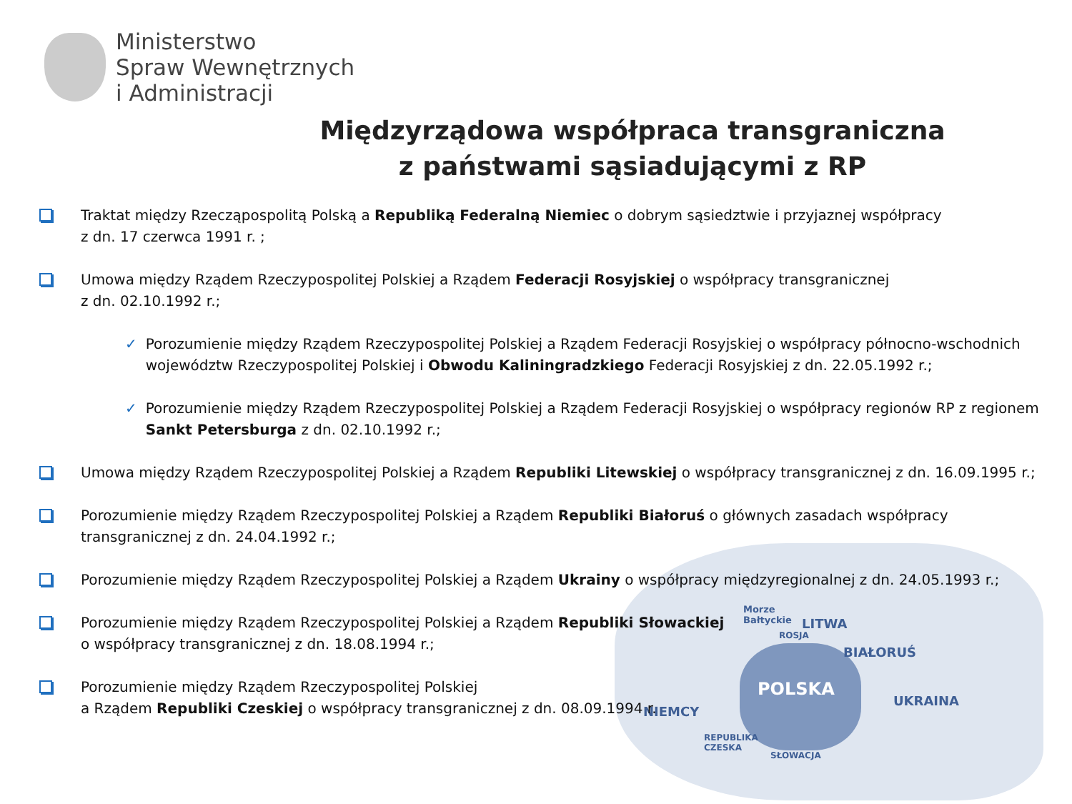Morze
Bałtyckie
ROSJA
LITWA
BIAŁORUŚ
POLSKA
NIEMCY
UKRAINA
REPUBLIKA
CZESKA
SŁOWACJA
Ministerstwo
Spraw Wewnętrznych
i Administracji
Międzyrządowa współpraca transgraniczna
z państwami sąsiadującymi z RP
Traktat między Rzecząpospolitą Polską a Republiką Federalną Niemiec o dobrym sąsiedztwie i przyjaznej współpracy
z dn. 17 czerwca 1991 r. ;
Umowa między Rządem Rzeczypospolitej Polskiej a Rządem Federacji Rosyjskiej o współpracy transgranicznej
z dn. 02.10.1992 r.;
✓ Porozumienie między Rządem Rzeczypospolitej Polskiej a Rządem Federacji Rosyjskiej o współpracy północno-wschodnich województw Rzeczypospolitej Polskiej i Obwodu Kaliningradzkiego Federacji Rosyjskiej z dn. 22.05.1992 r.;
✓ Porozumienie między Rządem Rzeczypospolitej Polskiej a Rządem Federacji Rosyjskiej o współpracy regionów RP z regionem Sankt Petersburga z dn. 02.10.1992 r.;
Umowa między Rządem Rzeczypospolitej Polskiej a Rządem Republiki Litewskiej o współpracy transgranicznej z dn. 16.09.1995 r.;
Porozumienie między Rządem Rzeczypospolitej Polskiej a Rządem Republiki Białoruś o głównych zasadach współpracy
transgranicznej z dn. 24.04.1992 r.;
Porozumienie między Rządem Rzeczypospolitej Polskiej a Rządem Ukrainy o współpracy międzyregionalnej z dn. 24.05.1993 r.;
Porozumienie między Rządem Rzeczypospolitej Polskiej a Rządem Republiki Słowackiej
o współpracy transgranicznej z dn. 18.08.1994 r.;
Porozumienie między Rządem Rzeczypospolitej Polskiej
a Rządem Republiki Czeskiej o współpracy transgranicznej z dn. 08.09.1994 r.